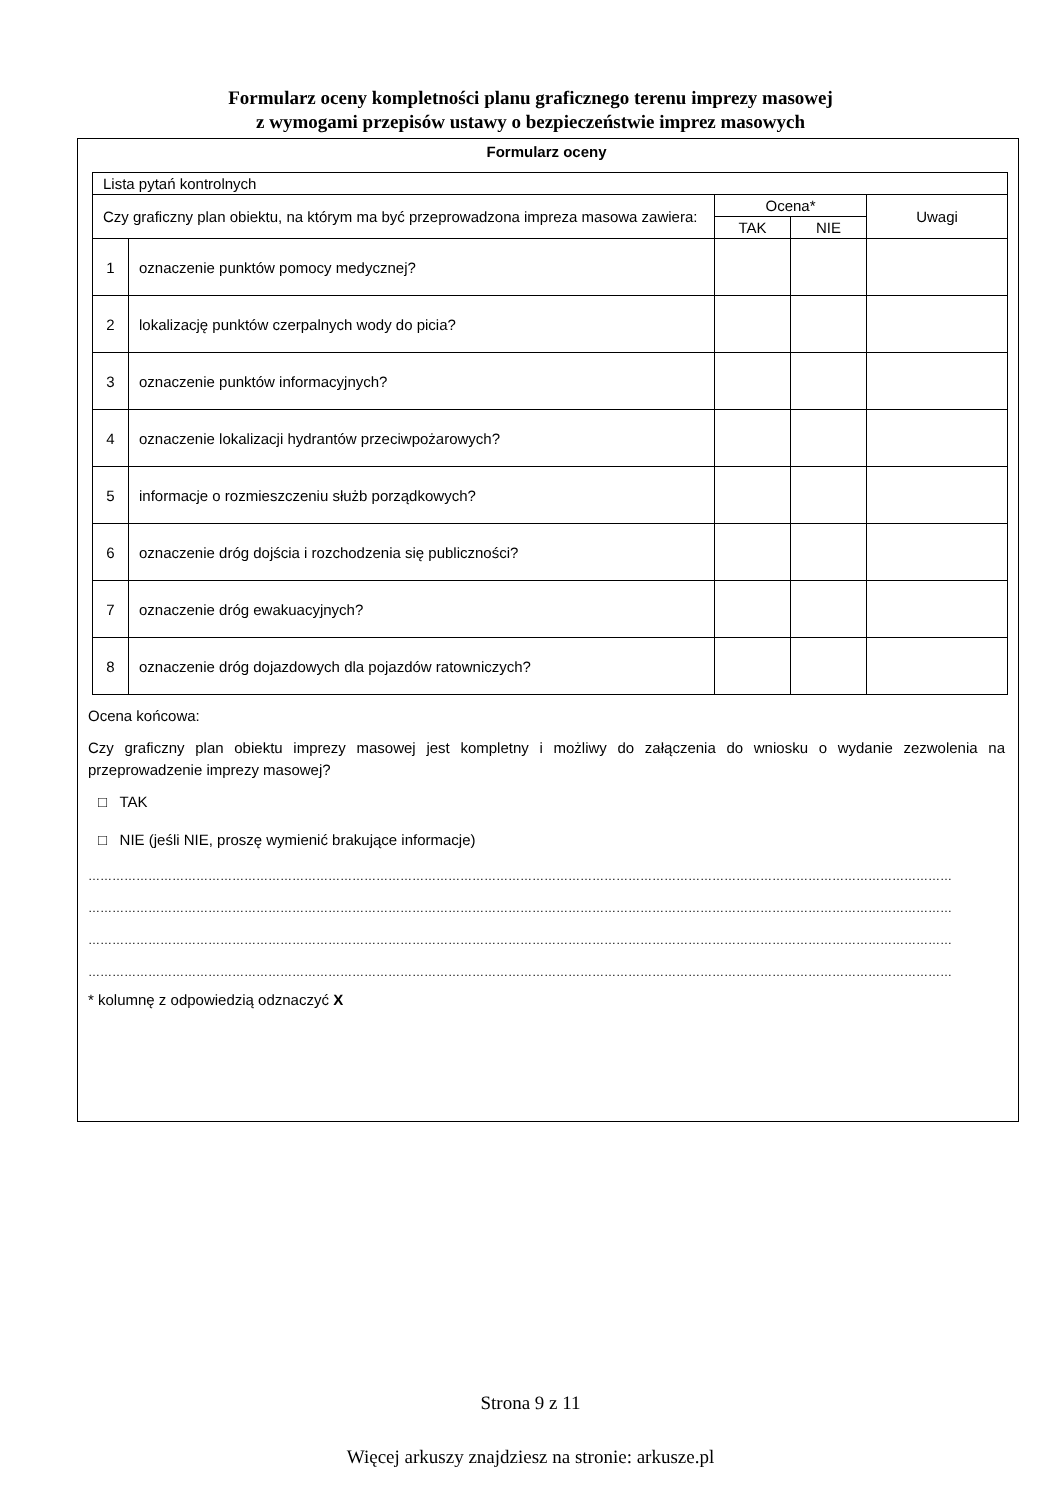Formularz oceny kompletności planu graficznego terenu imprezy masowej
z wymogami przepisów ustawy o bezpieczeństwie imprez masowych
Formularz oceny
| Lista pytań kontrolnych | | | | |
| Czy graficzny plan obiektu, na którym ma być przeprowadzona impreza masowa zawiera: | | Ocena* | | Uwagi |
| | | TAK | NIE | |
| 1 | oznaczenie punktów pomocy medycznej? | | | |
| 2 | lokalizację punktów czerpalnych wody do picia? | | | |
| 3 | oznaczenie punktów informacyjnych? | | | |
| 4 | oznaczenie lokalizacji hydrantów przeciwpożarowych? | | | |
| 5 | informacje o rozmieszczeniu służb porządkowych? | | | |
| 6 | oznaczenie dróg dojścia i rozchodzenia się publiczności? | | | |
| 7 | oznaczenie dróg ewakuacyjnych? | | | |
| 8 | oznaczenie dróg dojazdowych dla pojazdów ratowniczych? | | | |
Ocena końcowa:
Czy graficzny plan obiektu imprezy masowej jest kompletny i możliwy do załączenia do wniosku o wydanie zezwolenia na przeprowadzenie imprezy masowej?
□ TAK
□ NIE (jeśli NIE, proszę wymienić brakujące informacje)
………………………………………………………………………………………………………………………………………………………………………………………………
………………………………………………………………………………………………………………………………………………………………………………………………
………………………………………………………………………………………………………………………………………………………………………………………………
………………………………………………………………………………………………………………………………………………………………………………………………
* kolumnę z odpowiedzią odznaczyć X
Strona 9 z 11
Więcej arkuszy znajdziesz na stronie: arkusze.pl